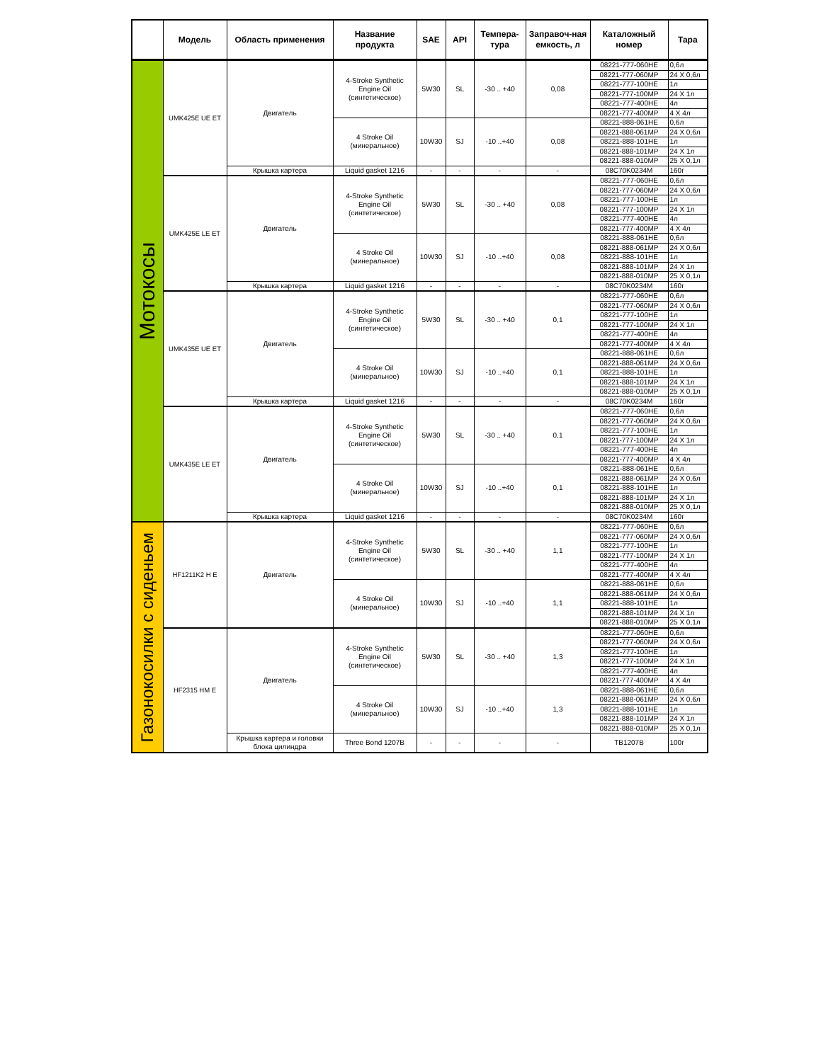| | Модель | Область применения | Название продукта | SAE | API | Темпера-тура | Заправоч-ная емкость, л | Каталожный номер | Тара |
| --- | --- | --- | --- | --- | --- | --- | --- | --- | --- |
| Мотокосы | UMK425E UE ET | Двигатель | 4-Stroke Synthetic Engine Oil (синтетическое) | 5W30 | SL | -30 .. +40 | 0,08 | 08221-777-060HE | 0,6л |
| | | | | | | | | 08221-777-060MP | 24 X 0,6л |
| | | | | | | | | 08221-777-100HE | 1л |
| | | | | | | | | 08221-777-100MP | 24 X 1л |
| | | | | | | | | 08221-777-400HE | 4л |
| | | | | | | | | 08221-777-400MP | 4 X 4л |
| | | | 4 Stroke Oil (минеральное) | 10W30 | SJ | -10 ..+40 | 0,08 | 08221-888-061HE | 0,6л |
| | | | | | | | | 08221-888-061MP | 24 X 0,6л |
| | | | | | | | | 08221-888-101HE | 1л |
| | | | | | | | | 08221-888-101MP | 24 X 1л |
| | | | | | | | | 08221-888-010MP | 25 X 0,1л |
| | | Крышка картера | Liquid gasket 1216 | - | - | - | - | 08C70K0234M | 160г |
| | UMK425E LE ET | Двигатель | 4-Stroke Synthetic Engine Oil (синтетическое) | 5W30 | SL | -30 .. +40 | 0,08 | 08221-777-060HE | 0,6л |
| | | | | | | | | 08221-777-060MP | 24 X 0,6л |
| | | | | | | | | 08221-777-100HE | 1л |
| | | | | | | | | 08221-777-100MP | 24 X 1л |
| | | | | | | | | 08221-777-400HE | 4л |
| | | | | | | | | 08221-777-400MP | 4 X 4л |
| | | | 4 Stroke Oil (минеральное) | 10W30 | SJ | -10 ..+40 | 0,08 | 08221-888-061HE | 0,6л |
| | | | | | | | | 08221-888-061MP | 24 X 0,6л |
| | | | | | | | | 08221-888-101HE | 1л |
| | | | | | | | | 08221-888-101MP | 24 X 1л |
| | | | | | | | | 08221-888-010MP | 25 X 0,1л |
| | | Крышка картера | Liquid gasket 1216 | - | - | - | - | 08C70K0234M | 160г |
| | UMK435E UE ET | Двигатель | 4-Stroke Synthetic Engine Oil (синтетическое) | 5W30 | SL | -30 .. +40 | 0,1 | 08221-777-060HE | 0,6л |
| | | | | | | | | 08221-777-060MP | 24 X 0,6л |
| | | | | | | | | 08221-777-100HE | 1л |
| | | | | | | | | 08221-777-100MP | 24 X 1л |
| | | | | | | | | 08221-777-400HE | 4л |
| | | | | | | | | 08221-777-400MP | 4 X 4л |
| | | | 4 Stroke Oil (минеральное) | 10W30 | SJ | -10 ..+40 | 0,1 | 08221-888-061HE | 0,6л |
| | | | | | | | | 08221-888-061MP | 24 X 0,6л |
| | | | | | | | | 08221-888-101HE | 1л |
| | | | | | | | | 08221-888-101MP | 24 X 1л |
| | | | | | | | | 08221-888-010MP | 25 X 0,1л |
| | | Крышка картера | Liquid gasket 1216 | - | - | - | - | 08C70K0234M | 160г |
| | UMK435E LE ET | Двигатель | 4-Stroke Synthetic Engine Oil (синтетическое) | 5W30 | SL | -30 .. +40 | 0,1 | 08221-777-060HE | 0,6л |
| | | | | | | | | 08221-777-060MP | 24 X 0,6л |
| | | | | | | | | 08221-777-100HE | 1л |
| | | | | | | | | 08221-777-100MP | 24 X 1л |
| | | | | | | | | 08221-777-400HE | 4л |
| | | | | | | | | 08221-777-400MP | 4 X 4л |
| | | | 4 Stroke Oil (минеральное) | 10W30 | SJ | -10 ..+40 | 0,1 | 08221-888-061HE | 0,6л |
| | | | | | | | | 08221-888-061MP | 24 X 0,6л |
| | | | | | | | | 08221-888-101HE | 1л |
| | | | | | | | | 08221-888-101MP | 24 X 1л |
| | | | | | | | | 08221-888-010MP | 25 X 0,1л |
| | | Крышка картера | Liquid gasket 1216 | - | - | - | - | 08C70K0234M | 160г |
| Газонокосилки с сиденьем | HF1211K2 H E | Двигатель | 4-Stroke Synthetic Engine Oil (синтетическое) | 5W30 | SL | -30 .. +40 | 1,1 | 08221-777-060HE | 0,6л |
| | | | | | | | | 08221-777-060MP | 24 X 0,6л |
| | | | | | | | | 08221-777-100HE | 1л |
| | | | | | | | | 08221-777-100MP | 24 X 1л |
| | | | | | | | | 08221-777-400HE | 4л |
| | | | | | | | | 08221-777-400MP | 4 X 4л |
| | | | 4 Stroke Oil (минеральное) | 10W30 | SJ | -10 ..+40 | 1,1 | 08221-888-061HE | 0,6л |
| | | | | | | | | 08221-888-061MP | 24 X 0,6л |
| | | | | | | | | 08221-888-101HE | 1л |
| | | | | | | | | 08221-888-101MP | 24 X 1л |
| | | | | | | | | 08221-888-010MP | 25 X 0,1л |
| | HF2315 HM E | Двигатель | 4-Stroke Synthetic Engine Oil (синтетическое) | 5W30 | SL | -30 .. +40 | 1,3 | 08221-777-060HE | 0,6л |
| | | | | | | | | 08221-777-060MP | 24 X 0,6л |
| | | | | | | | | 08221-777-100HE | 1л |
| | | | | | | | | 08221-777-100MP | 24 X 1л |
| | | | | | | | | 08221-777-400HE | 4л |
| | | | | | | | | 08221-777-400MP | 4 X 4л |
| | | | 4 Stroke Oil (минеральное) | 10W30 | SJ | -10 ..+40 | 1,3 | 08221-888-061HE | 0,6л |
| | | | | | | | | 08221-888-061MP | 24 X 0,6л |
| | | | | | | | | 08221-888-101HE | 1л |
| | | | | | | | | 08221-888-101MP | 24 X 1л |
| | | | | | | | | 08221-888-010MP | 25 X 0,1л |
| | | Крышка картера и головки блока цилиндра | Three Bond 1207B | - | - | - | - | TB1207B | 100г |